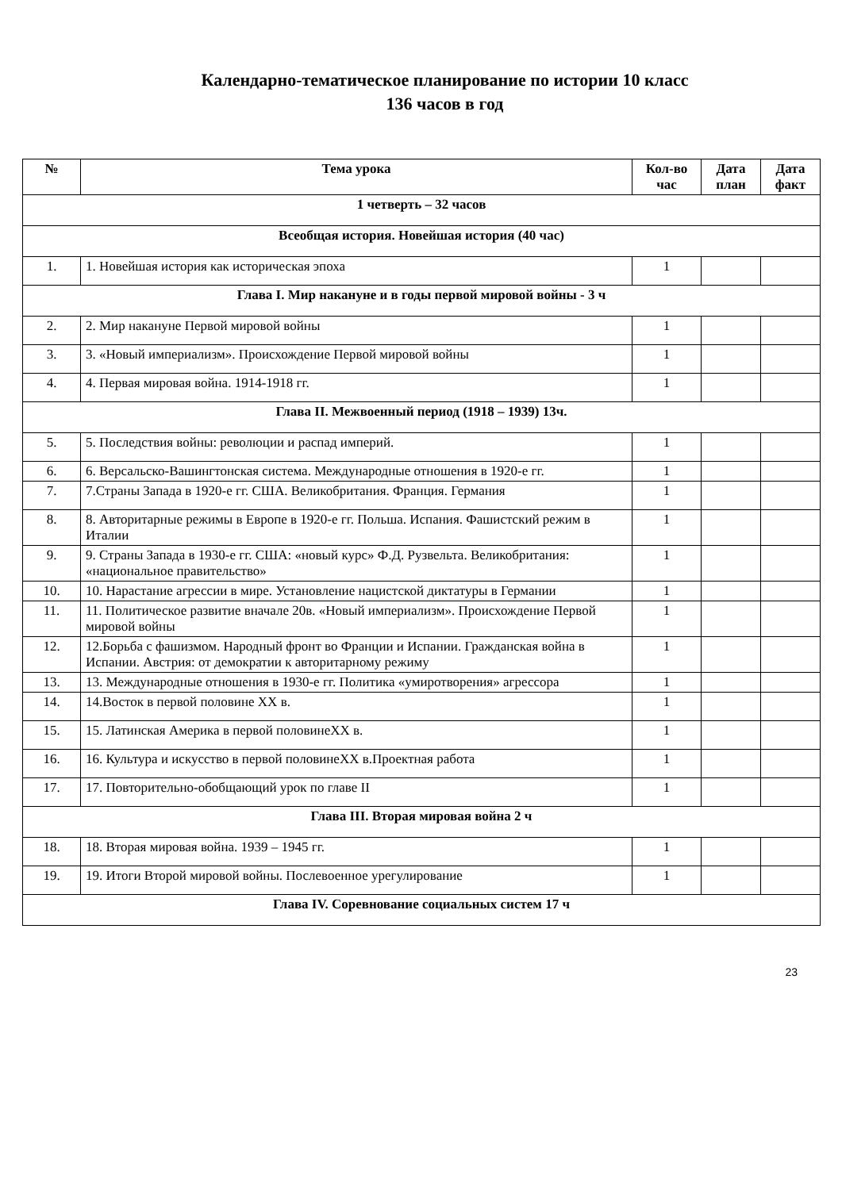Календарно-тематическое планирование по истории 10 класс
136 часов в год
| № | Тема урока | Кол-во час | Дата план | Дата факт |
| --- | --- | --- | --- | --- |
| 1 четверть – 32 часов | | | | |
| Всеобщая история. Новейшая история (40 час) | | | | |
| 1. | 1. Новейшая история как историческая эпоха | 1 | | |
| Глава I. Мир накануне и в годы первой мировой войны - 3 ч | | | | |
| 2. | 2. Мир накануне Первой мировой войны | 1 | | |
| 3. | 3. «Новый империализм». Происхождение Первой мировой войны | 1 | | |
| 4. | 4. Первая мировая война. 1914-1918 гг. | 1 | | |
| Глава II. Межвоенный период (1918 – 1939) 13ч. | | | | |
| 5. | 5. Последствия войны: революции и распад империй. | 1 | | |
| 6. | 6. Версальско-Вашингтонская система. Международные отношения в 1920-е гг. | 1 | | |
| 7. | 7.Страны Запада в 1920-е гг. США. Великобритания. Франция. Германия | 1 | | |
| 8. | 8. Авторитарные режимы в Европе в 1920-е гг. Польша. Испания. Фашистский режим в Италии | 1 | | |
| 9. | 9. Страны Запада в 1930-е гг. США: «новый курс» Ф.Д. Рузвельта. Великобритания: «национальное правительство» | 1 | | |
| 10. | 10. Нарастание агрессии в мире. Установление нацистской диктатуры в Германии | 1 | | |
| 11. | 11. Политическое развитие вначале 20в. «Новый империализм». Происхождение Первой мировой войны | 1 | | |
| 12. | 12.Борьба с фашизмом. Народный фронт во Франции и Испании. Гражданская война в Испании. Австрия: от демократии к авторитарному режиму | 1 | | |
| 13. | 13. Международные отношения в 1930-е гг. Политика «умиротворения» агрессора | 1 | | |
| 14. | 14.Восток в первой половине XX в. | 1 | | |
| 15. | 15. Латинская Америка в первой половинеXX в. | 1 | | |
| 16. | 16. Культура и искусство в первой половинеXX в.Проектная работа | 1 | | |
| 17. | 17. Повторительно-обобщающий урок по главе II | 1 | | |
| Глава III. Вторая мировая война 2 ч | | | | |
| 18. | 18. Вторая мировая война. 1939 – 1945 гг. | 1 | | |
| 19. | 19. Итоги Второй мировой войны. Послевоенное урегулирование | 1 | | |
| Глава IV. Соревнование социальных систем 17 ч | | | | |
23